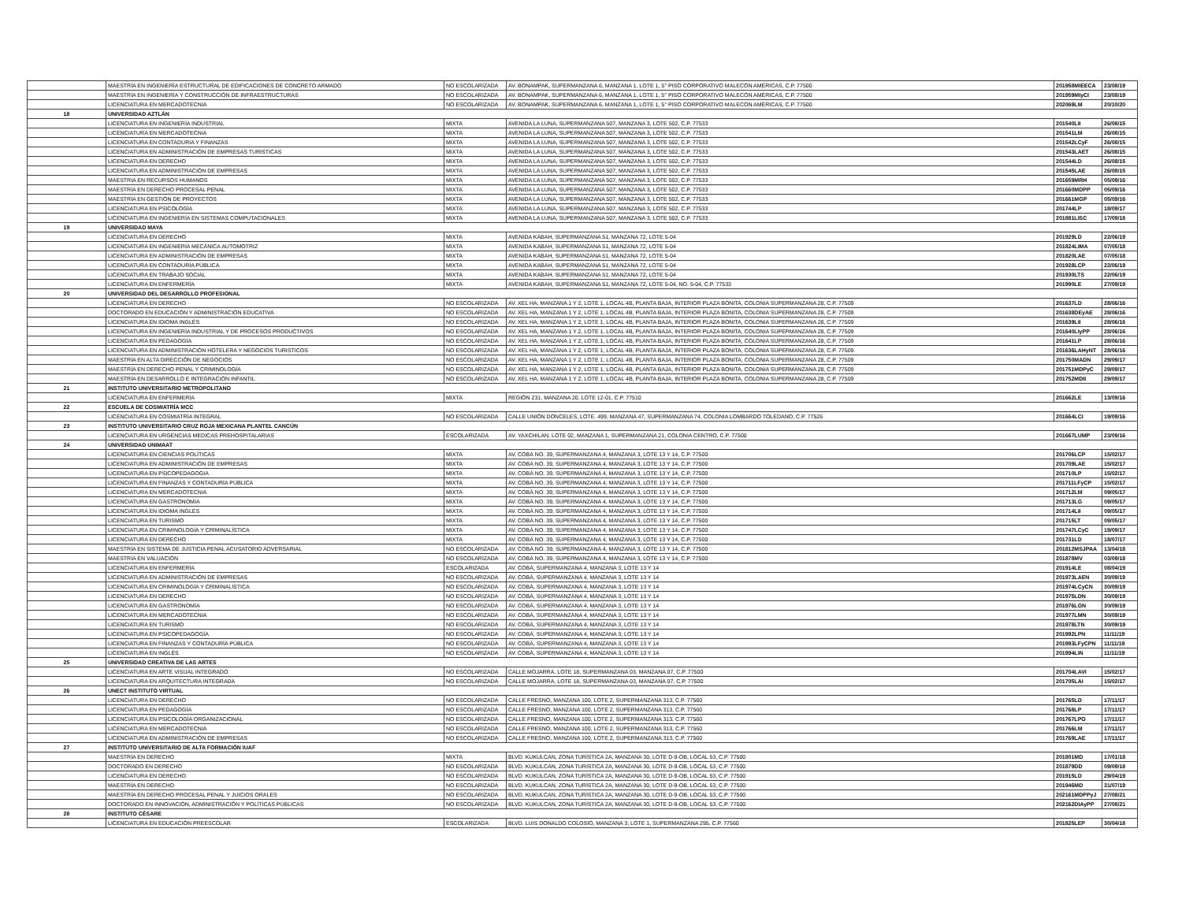| | MAESTRÍA EN INGENIERÍA ESTRUCTURAL DE EDIFICACIONES DE CONCRETO ARMADO | NO ESCOLARIZADA | AV. BONAMPAK, SUPERMANZANA 6, MANZANA 1, LOTE 1, 5° PISO CORPORATIVO MALECÓN AMÉRICAS, C.P. 77500 | 201958MIEECA | 23/08/19 |
| | MAESTRÍA EN INGENIERÍA Y CONSTRUCCIÓN DE INFRAESTRUCTURAS | NO ESCOLARIZADA | AV. BONAMPAK, SUPERMANZANA 6, MANZANA 1, LOTE 1, 5° PISO CORPORATIVO MALECÓN AMÉRICAS, C.P. 77500 | 201959MIyCI | 23/08/19 |
| | LICENCIATURA EN MERCADOTECNIA | NO ESCOLARIZADA | AV. BONAMPAK, SUPERMANZANA 6, MANZANA 1, LOTE 1, 5° PISO CORPORATIVO MALECÓN AMÉRICAS, C.P. 77500 | 202069LM | 20/10/20 |
| 18 | UNIVERSIDAD AZTLÁN | | | | |
| | LICENCIATURA EN INGENIERÍA INDUSTRIAL | MIXTA | AVENIDA LA LUNA, SUPERMANZANA 507, MANZANA 3, LOTE 502, C.P. 77533 | 201540LII | 26/08/15 |
| | LICENCIATURA EN MERCADOTECNIA | MIXTA | AVENIDA LA LUNA, SUPERMANZANA 507, MANZANA 3, LOTE 502, C.P. 77533 | 201541LM | 26/08/15 |
| | LICENCIATURA EN CONTADURIA Y FINANZAS | MIXTA | AVENIDA LA LUNA, SUPERMANZANA 507, MANZANA 3, LOTE 502, C.P. 77533 | 201542LCyF | 26/08/15 |
| | LICENCIATURA EN ADMINISTRACIÓN DE EMPRESAS TURISTICAS | MIXTA | AVENIDA LA LUNA, SUPERMANZANA 507, MANZANA 3, LOTE 502, C.P. 77533 | 201543LAET | 26/08/15 |
| | LICENCIATURA EN DERECHO | MIXTA | AVENIDA LA LUNA, SUPERMANZANA 507, MANZANA 3, LOTE 502, C.P. 77533 | 201544LD | 26/08/15 |
| | LICENCIATURA EN ADMINISTRACIÓN DE EMPRESAS | MIXTA | AVENIDA LA LUNA, SUPERMANZANA 507, MANZANA 3, LOTE 502, C.P. 77533 | 201545LAE | 26/08/15 |
| | MAESTRIA EN RECURSOS HUMANOS | MIXTA | AVENIDA LA LUNA, SUPERMANZANA 507, MANZANA 3, LOTE 502, C.P. 77533 | 201659MRH | 05/09/16 |
| | MAESTRÍA EN DERECHO PROCESAL PENAL | MIXTA | AVENIDA LA LUNA, SUPERMANZANA 507, MANZANA 3, LOTE 502, C.P. 77533 | 201660MDPP | 05/09/16 |
| | MAESTRÍA EN GESTIÓN DE PROYECTOS | MIXTA | AVENIDA LA LUNA, SUPERMANZANA 507, MANZANA 3, LOTE 502, C.P. 77533 | 201661MGP | 05/09/16 |
| | LICENCIATURA EN PSICOLOGÍA | MIXTA | AVENIDA LA LUNA, SUPERMANZANA 507, MANZANA 3, LOTE 502, C.P. 77533 | 201744LP | 18/09/17 |
| | LICENCIATURA EN INGENIERÍA EN SISTEMAS COMPUTACIONALES | MIXTA | AVENIDA LA LUNA, SUPERMANZANA 507, MANZANA 3, LOTE 502, C.P. 77533 | 201881LISC | 17/09/18 |
| 19 | UNIVERSIDAD MAYA | | | | |
| | LICENCIATURA EN DERECHO | MIXTA | AVENIDA KABAH, SUPERMANZANA 51, MANZANA 72, LOTE 5-04 | 201929LD | 22/06/19 |
| | LICENCIATURA EN INGENIERÍA MECÁNICA AUTOMOTRIZ | MIXTA | AVENIDA KABAH, SUPERMANZANA 51, MANZANA 72, LOTE 5-04 | 201824LIMA | 07/05/18 |
| | LICENCIATURA EN ADMINISTRACIÓN DE EMPRESAS | MIXTA | AVENIDA KABAH, SUPERMANZANA 51, MANZANA 72, LOTE 5-04 | 201820LAE | 07/05/18 |
| | LICENCIATURA EN CONTADURÍA PÚBLICA | MIXTA | AVENIDA KABAH, SUPERMANZANA 51, MANZANA 72, LOTE 5-04 | 201928LCP | 22/06/19 |
| | LICENCIATURA EN TRABAJO SOCIAL | MIXTA | AVENIDA KABAH, SUPERMANZANA 51, MANZANA 72, LOTE 5-04 | 201930LTS | 22/06/19 |
| | LICENCIATURA EN ENFERMERÍA | MIXTA | AVENIDA KABAH, SUPERMANZANA 51, MANZANA 72, LOTE 5-04, NO. 5-04, C.P. 77533 | 201990LE | 27/09/19 |
| 20 | UNIVERSIDAD DEL DESARROLLO PROFESIONAL | | | | |
| | LICENCIATURA EN DERECHO | NO ESCOLARIZADA | AV. XEL HA, MANZANA 1 Y 2, LOTE 1, LOCAL 4B, PLANTA BAJA, INTERIOR PLAZA BONITA, COLONIA SUPERMANZANA 28, C.P. 77509 | 201637LD | 28/06/16 |
| | DOCTORADO EN EDUCACIÓN Y ADMINISTRACIÓN EDUCATIVA | NO ESCOLARIZADA | AV. XEL HA, MANZANA 1 Y 2, LOTE 1, LOCAL 4B, PLANTA BAJA, INTERIOR PLAZA BONITA, COLONIA SUPERMANZANA 28, C.P. 77509 | 201638DEyAE | 28/06/16 |
| | LICENCIATURA EN IDIOMA INGLÉS | NO ESCOLARIZADA | AV. XEL HA, MANZANA 1 Y 2, LOTE 1, LOCAL 4B, PLANTA BAJA, INTERIOR PLAZA BONITA, COLONIA SUPERMANZANA 28, C.P. 77509 | 201639LII | 28/06/16 |
| | LICENCIATURA EN INGENIERÍA INDUSTRIAL Y DE PROCESOS PRODUCTIVOS | NO ESCOLARIZADA | AV. XEL HA, MANZANA 1 Y 2, LOTE 1, LOCAL 4B, PLANTA BAJA, INTERIOR PLAZA BONITA, COLONIA SUPERMANZANA 28, C.P. 77509 | 201640LIyPP | 28/06/16 |
| | LICENCIATURA EN PEDAGOGÍA | NO ESCOLARIZADA | AV. XEL HA, MANZANA 1 Y 2, LOTE 1, LOCAL 4B, PLANTA BAJA, INTERIOR PLAZA BONITA, COLONIA SUPERMANZANA 28, C.P. 77509 | 201641LP | 28/06/16 |
| | LICENCIATURA EN ADMINISTRACIÓN HOTELERA Y NEGOCIOS TURISTICOS | NO ESCOLARIZADA | AV. XEL HA, MANZANA 1 Y 2, LOTE 1, LOCAL 4B, PLANTA BAJA, INTERIOR PLAZA BONITA, COLONIA SUPERMANZANA 28, C.P. 77509 | 201636LAHyNT | 28/06/16 |
| | MAESTRÍA EN ALTA DIRECCIÓN DE NEGOCIOS | NO ESCOLARIZADA | AV. XEL HA, MANZANA 1 Y 2, LOTE 1, LOCAL 4B, PLANTA BAJA, INTERIOR PLAZA BONITA, COLONIA SUPERMANZANA 28, C.P. 77509 | 201750MADN | 29/09/17 |
| | MAESTRÍA EN DERECHO PENAL Y CRIMINOLOGÍA | NO ESCOLARIZADA | AV. XEL HA, MANZANA 1 Y 2, LOTE 1, LOCAL 4B, PLANTA BAJA, INTERIOR PLAZA BONITA, COLONIA SUPERMANZANA 28, C.P. 77509 | 201751MDPyC | 29/09/17 |
| | MAESTRÍA EN DESARROLLO E INTEGRACIÓN INFANTIL | NO ESCOLARIZADA | AV. XEL HA, MANZANA 1 Y 2, LOTE 1, LOCAL 4B, PLANTA BAJA, INTERIOR PLAZA BONITA, COLONIA SUPERMANZANA 28, C.P. 77509 | 201752MDII | 29/09/17 |
| 21 | INSTITUTO UNIVERSITARIO METROPOLITANO | | | | |
| | LICENCIATURA EN ENFERMERÍA | MIXTA | REGIÓN 231, MANZANA 20, LOTE 12-01, C.P. 77510 | 201662LE | 13/09/16 |
| 22 | ESCUELA DE COSMIATRÍA MCC | | | | |
| | LICENCIATURA EN COSMIATRÍA INTEGRAL | NO ESCOLARIZADA | CALLE UNIÓN DONCELES, LOTE. 499, MANZANA 47, SUPERMANZANA 74, COLONIA LOMBARDO TOLEDANO, C.P. 77526 | 201664LCI | 19/09/16 |
| 23 | INSTITUTO UNIVERSITARIO CRUZ ROJA MEXICANA PLANTEL CANCÚN | | | | |
| | LICENCIATURA EN URGENCIAS MEDICAS PREHOSPITALARIAS | ESCOLARIZADA | AV. YAXCHILAN, LOTE 02, MANZANA 1, SUPERMANZANA 21, COLONIA CENTRO, C.P. 77500 | 201667LUMP | 23/09/16 |
| 24 | UNIVERSIDAD UNIMAAT | | | | |
| | LICENCIATURA EN CIENCIAS POLÍTICAS | MIXTA | AV. COBÁ NO. 39, SUPERMANZANA 4, MANZANA 3, LOTE 13 Y 14, C.P. 77500 | 201706LCP | 15/02/17 |
| | LICENCIATURA EN ADMINISTRACIÓN DE EMPRESAS | MIXTA | AV. COBÁ NO. 39, SUPERMANZANA 4, MANZANA 3, LOTE 13 Y 14, C.P. 77500 | 201709LAE | 15/02/17 |
| | LICENCIATURA EN PSICOPEDAGOGIA | MIXTA | AV. COBÁ NO. 39, SUPERMANZANA 4, MANZANA 3, LOTE 13 Y 14, C.P. 77500 | 201710LP | 15/02/17 |
| | LICENCIATURA EN FINANZAS Y CONTADURÍA PÚBLICA | MIXTA | AV. COBÁ NO. 39, SUPERMANZANA 4, MANZANA 3, LOTE 13 Y 14, C.P. 77500 | 201711LFyCP | 15/02/17 |
| | LICENCIATURA EN MERCADOTECNIA | MIXTA | AV. COBÁ NO. 39, SUPERMANZANA 4, MANZANA 3, LOTE 13 Y 14, C.P. 77500 | 201712LM | 09/05/17 |
| | LICENCIATURA EN GASTRONOMIA | MIXTA | AV. COBÁ NO. 39, SUPERMANZANA 4, MANZANA 3, LOTE 13 Y 14, C.P. 77500 | 201713LG | 09/05/17 |
| | LICENCIATURA EN IDIOMA INGLÉS | MIXTA | AV. COBÁ NO. 39, SUPERMANZANA 4, MANZANA 3, LOTE 13 Y 14, C.P. 77500 | 201714LII | 09/05/17 |
| | LICENCIATURA EN TURISMO | MIXTA | AV. COBÁ NO. 39, SUPERMANZANA 4, MANZANA 3, LOTE 13 Y 14, C.P. 77500 | 201715LT | 09/05/17 |
| | LICENCIATURA EN CRIMINOLOGÍA Y CRIMINALÍSTICA | MIXTA | AV. COBÁ NO. 39, SUPERMANZANA 4, MANZANA 3, LOTE 13 Y 14, C.P. 77500 | 201747LCyC | 19/09/17 |
| | LICENCIATURA EN DERECHO | MIXTA | AV. COBÁ NO. 39, SUPERMANZANA 4, MANZANA 3, LOTE 13 Y 14, C.P. 77500 | 201731LD | 18/07/17 |
| | MAESTRÍA EN SISTEMA DE JUSTICIA PENAL ACUSATORIO ADVERSARIAL | NO ESCOLARIZADA | AV. COBÁ NO. 39, SUPERMANZANA 4, MANZANA 3, LOTE 13 Y 14, C.P. 77500 | 201812MSJPAA | 13/04/18 |
| | MAESTRÍA EN VALUACIÓN | NO ESCOLARIZADA | AV. COBÁ NO. 39, SUPERMANZANA 4, MANZANA 3, LOTE 13 Y 14, C.P. 77500 | 201878MV | 03/09/18 |
| | LICENCIATURA EN ENFERMERÍA | ESCOLARIZADA | AV. COBÁ, SUPERMANZANA 4, MANZANA 3, LOTE 13 Y 14 | 201914LE | 08/04/19 |
| | LICENCIATURA EN ADMINISTRACIÓN DE EMPRESAS | NO ESCOLARIZADA | AV. COBÁ, SUPERMANZANA 4, MANZANA 3, LOTE 13 Y 14 | 201973LAEN | 30/09/19 |
| | LICENCIATURA EN CRIMINOLOGÍA Y CRIMINALÍSTICA | NO ESCOLARIZADA | AV. COBÁ, SUPERMANZANA 4, MANZANA 3, LOTE 13 Y 14 | 201974LCyCN | 30/09/19 |
| | LICENCIATURA EN DERECHO | NO ESCOLARIZADA | AV. COBÁ, SUPERMANZANA 4, MANZANA 3, LOTE 13 Y 14 | 201975LDN | 30/09/19 |
| | LICENCIATURA EN GASTRONOMÍA | NO ESCOLARIZADA | AV. COBÁ, SUPERMANZANA 4, MANZANA 3, LOTE 13 Y 14 | 201976LGN | 30/09/19 |
| | LICENCIATURA EN MERCADOTECNIA | NO ESCOLARIZADA | AV. COBÁ, SUPERMANZANA 4, MANZANA 3, LOTE 13 Y 14 | 201977LMN | 30/09/19 |
| | LICENCIATURA EN TURISMO | NO ESCOLARIZADA | AV. COBÁ, SUPERMANZANA 4, MANZANA 3, LOTE 13 Y 14 | 201978LTN | 30/09/19 |
| | LICENCIATURA EN PSICOPEDAGOGÍA | NO ESCOLARIZADA | AV. COBÁ, SUPERMANZANA 4, MANZANA 3, LOTE 13 Y 14 | 201992LPN | 11/11/19 |
| | LICENCIATURA EN FINANZAS Y CONTADURÍA PÚBLICA | NO ESCOLARIZADA | AV. COBÁ, SUPERMANZANA 4, MANZANA 3, LOTE 13 Y 14 | 201993LFyCPN | 11/11/19 |
| | LICENCIATURA EN INGLÉS | NO ESCOLARIZADA | AV. COBÁ, SUPERMANZANA 4, MANZANA 3, LOTE 13 Y 14 | 201994LIN | 11/11/19 |
| 25 | UNIVERSIDAD CREATIVA DE LAS ARTES | | | | |
| | LICENCIATURA EN ARTE VISUAL INTEGRADO | NO ESCOLARIZADA | CALLE MOJARRA, LOTE 18, SUPERMANZANA 03, MANZANA 07, C.P. 77500 | 201704LAVI | 15/02/17 |
| | LICENCIATURA EN ARQUITECTURA INTEGRADA | NO ESCOLARIZADA | CALLE MOJARRA, LOTE 18, SUPERMANZANA 03, MANZANA 07, C.P. 77500 | 201705LAI | 15/02/17 |
| 26 | UNECT INSTITUTO VIRTUAL | | | | |
| | LICENCIATURA EN DERECHO | NO ESCOLARIZADA | CALLE FRESNO, MANZANA 100, LOTE 2, SUPERMANZANA 313, C.P. 77560 | 201765LD | 17/11/17 |
| | LICENCIATURA EN PEDAGOGÍA | NO ESCOLARIZADA | CALLE FRESNO, MANZANA 100, LOTE 2, SUPERMANZANA 313, C.P. 77560 | 201768LP | 17/11/17 |
| | LICENCIATURA EN PSICOLOGÍA ORGANIZACIONAL | NO ESCOLARIZADA | CALLE FRESNO, MANZANA 100, LOTE 2, SUPERMANZANA 313, C.P. 77560 | 201767LPO | 17/11/17 |
| | LICENCIATURA EN MERCADOTECNIA | NO ESCOLARIZADA | CALLE FRESNO, MANZANA 100, LOTE 2, SUPERMANZANA 313, C.P. 77560 | 201766LM | 17/11/17 |
| | LICENCIATURA EN ADMINISTRACIÓN DE EMPRESAS | NO ESCOLARIZADA | CALLE FRESNO, MANZANA 100, LOTE 2, SUPERMANZANA 313, C.P. 77560 | 201769LAE | 17/11/17 |
| 27 | INSTITUTO UNIVERSITARIO DE ALTA FORMACIÓN IUAF | | | | |
| | MAESTRÍA EN DERECHO | MIXTA | BLVD. KUKULCAN, ZONA TURÍSTICA 2A, MANZANA 30, LOTE D-9-OB, LOCAL 53, C.P. 77500 | 201801MD | 17/01/18 |
| | DOCTORADO EN DERECHO | NO ESCOLARIZADA | BLVD. KUKULCAN, ZONA TURÍSTICA 2A, MANZANA 30, LOTE D-9-OB, LOCAL 53, C.P. 77500 | 201879DD | 09/09/18 |
| | LICENCIATURA EN DERECHO | NO ESCOLARIZADA | BLVD. KUKULCAN, ZONA TURÍSTICA 2A, MANZANA 30, LOTE D-9-OB, LOCAL 53, C.P. 77500 | 201915LD | 29/04/19 |
| | MAESTRÍA EN DERECHO | NO ESCOLARIZADA | BLVD. KUKULCAN, ZONA TURÍSTICA 2A, MANZANA 30, LOTE D-9-OB, LOCAL 53, C.P. 77500 | 201946MD | 31/07/19 |
| | MAESTRÍA EN DERECHO PROCESAL PENAL Y JUICIOS ORALES | NO ESCOLARIZADA | BLVD. KUKULCAN, ZONA TURÍSTICA 2A, MANZANA 30, LOTE D-9-OB, LOCAL 53, C.P. 77500 | 202161MDPPyJ | 27/08/21 |
| | DOCTORADO EN INNOVACIÓN, ADMINISTRACIÓN Y POLÍTICAS PÚBLICAS | NO ESCOLARIZADA | BLVD. KUKULCAN, ZONA TURÍSTICA 2A, MANZANA 30, LOTE D-9-OB, LOCAL 53, C.P. 77500 | 202162DIAyPP | 27/08/21 |
| 28 | INSTITUTO CÉSARE | | | | |
| | LICENCIATURA EN EDUCACIÓN PREESCOLAR | ESCOLARIZADA | BLVD. LUIS DONALDO COLOSIO, MANZANA 3, LOTE 1, SUPERMANZANA 295, C.P. 77560 | 201825LEP | 30/04/18 |